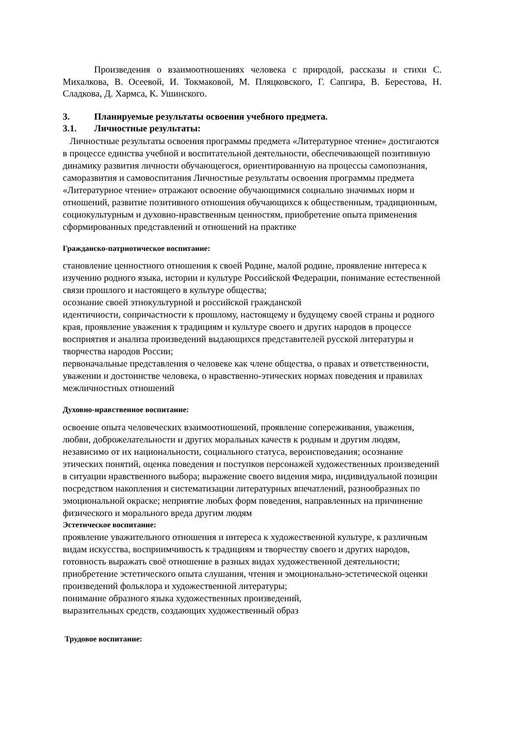Произведения о взаимоотношениях человека с природой, рассказы и стихи С. Михалкова, В. Осеевой, И. Токмаковой, М. Пляцковского, Г. Сапгира, В. Берестова, Н. Сладкова, Д. Хармса, К. Ушинского.
3. Планируемые результаты освоения учебного предмета.
3.1. Личностные результаты:
Личностные результаты освоения программы предмета «Литературное чтение» достигаются в процессе единства учебной и воспитательной деятельности, обеспечивающей позитивную динамику развития личности обучающегося, ориентированную на процессы самопознания, саморазвития и самовоспитания Личностные результаты освоения программы предмета «Литературное чтение» отражают освоение обучающимися социально значимых норм и отношений, развитие позитивного отношения обучающихся к общественным, традиционным, социокультурным и духовно-нравственным ценностям, приобретение опыта применения сформированных представлений и отношений на практике
Гражданско-патриотическое воспитание:
становление ценностного отношения к своей Родине, малой родине, проявление интереса к изучению родного языка, истории и культуре Российской Федерации, понимание естественной связи прошлого и настоящего в культуре общества;
осознание своей этнокультурной и российской гражданской
идентичности, сопричастности к прошлому, настоящему и будущему своей страны и родного края, проявление уважения к традициям и культуре своего и других народов в процессе восприятия и анализа произведений выдающихся представителей русской литературы и творчества народов России;
первоначальные представления о человеке как члене общества, о правах и ответственности, уважении и достоинстве человека, о нравственно-этических нормах поведения и правилах межличностных отношений
Духовно-нравственное воспитание:
освоение опыта человеческих взаимоотношений, проявление сопереживания, уважения, любви, доброжелательности и других моральных качеств к родным и другим людям, независимо от их национальности, социального статуса, вероисповедания; осознание этических понятий, оценка поведения и поступков персонажей художественных произведений в ситуации нравственного выбора; выражение своего видения мира, индивидуальной позиции
посредством накопления и систематизации литературных впечатлений, разнообразных по эмоциональной окраске; неприятие любых форм поведения, направленных на причинение физического и морального вреда другим людям
Эстетическое воспитание:
проявление уважительного отношения и интереса к художественной культуре, к различным видам искусства, восприимчивость к традициям и творчеству своего и других народов, готовность выражать своё отношение в разных видах художественной деятельности;
приобретение эстетического опыта слушания, чтения и эмоционально-эстетической оценки произведений фольклора и художественной литературы;
понимание образного языка художественных произведений,
выразительных средств, создающих художественный образ
Трудовое воспитание: